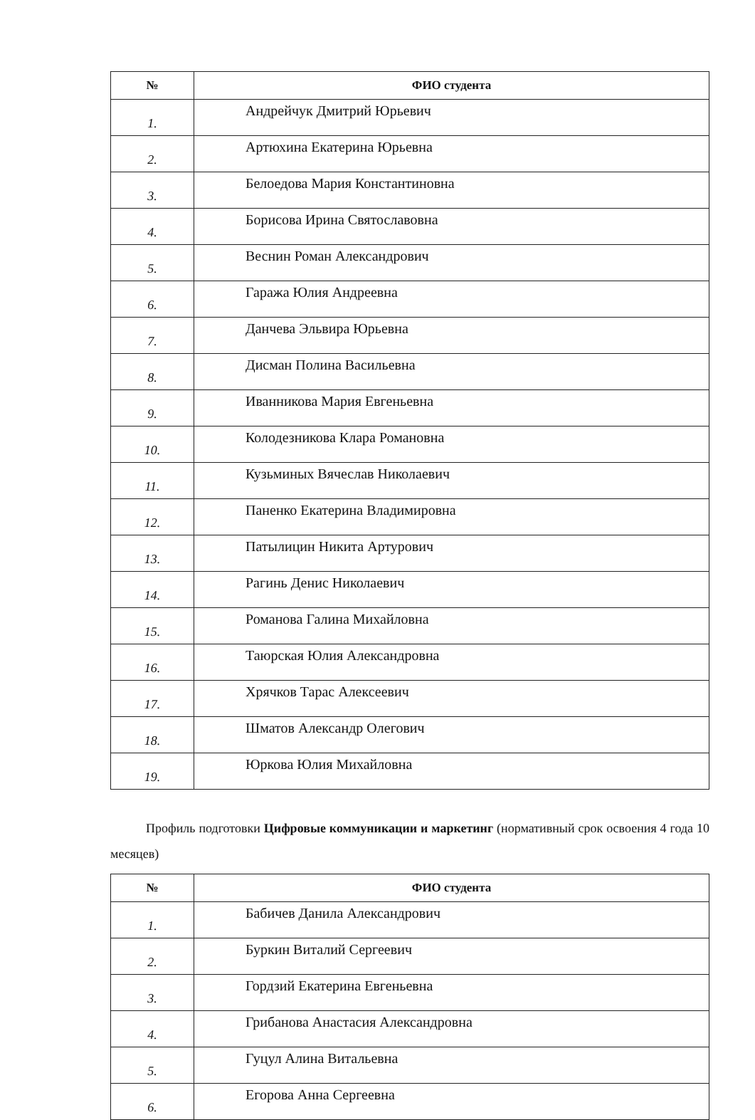| № | ФИО студента |
| --- | --- |
| 1. | Андрейчук Дмитрий Юрьевич |
| 2. | Артюхина Екатерина Юрьевна |
| 3. | Белоедова Мария Константиновна |
| 4. | Борисова Ирина Святославовна |
| 5. | Веснин Роман Александрович |
| 6. | Гаража Юлия Андреевна |
| 7. | Данчева Эльвира Юрьевна |
| 8. | Дисман Полина Васильевна |
| 9. | Иванникова Мария Евгеньевна |
| 10. | Колодезникова Клара Романовна |
| 11. | Кузьминых Вячеслав Николаевич |
| 12. | Паненко Екатерина Владимировна |
| 13. | Патылицин Никита Артурович |
| 14. | Рагинь Денис Николаевич |
| 15. | Романова Галина Михайловна |
| 16. | Таюрская Юлия Александровна |
| 17. | Хрячков Тарас Алексеевич |
| 18. | Шматов Александр Олегович |
| 19. | Юркова Юлия Михайловна |
Профиль подготовки Цифровые коммуникации и маркетинг (нормативный срок освоения 4 года 10 месяцев)
| № | ФИО студента |
| --- | --- |
| 1. | Бабичев Данила Александрович |
| 2. | Буркин Виталий Сергеевич |
| 3. | Гордзий Екатерина Евгеньевна |
| 4. | Грибанова Анастасия Александровна |
| 5. | Гуцул Алина Витальевна |
| 6. | Егорова Анна Сергеевна |